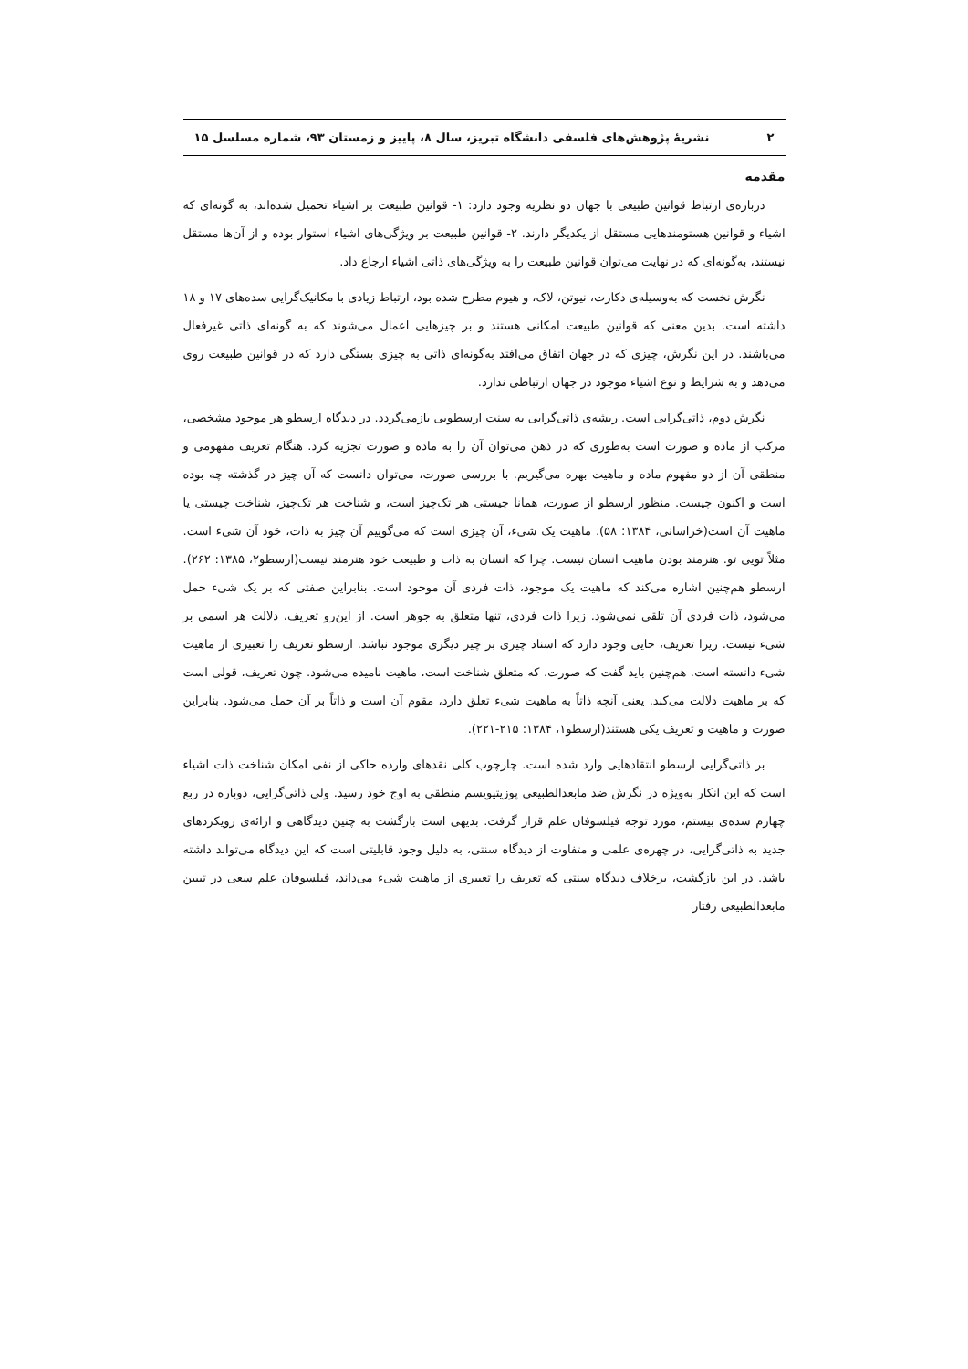۲ نشریهٔ پژوهش‌های فلسفی دانشگاه تبریز، سال ۸، پاییز و زمستان ۹۳، شماره مسلسل ۱۵
مقدمه
درباره‌ی ارتباط قوانین طبیعی با جهان دو نظریه وجود دارد: ۱- قوانین طبیعت بر اشیاء تحمیل شده‌اند، به گونه‌ای که اشیاء و قوانین هستومندهایی مستقل از یکدیگر دارند. ۲- قوانین طبیعت بر ویژگی‌های اشیاء استوار بوده و از آن‌ها مستقل نیستند، به‌گونه‌ای که در نهایت می‌توان قوانین طبیعت را به ویژگی‌های ذاتی اشیاء ارجاع داد.
نگرش نخست که به‌وسیله‌ی دکارت، نیوتن، لاک، و هیوم مطرح شده بود، ارتباط زیادی با مکانیک‌گرایی سده‌های ۱۷ و ۱۸ داشته است. بدین معنی که قوانین طبیعت امکانی هستند و بر چیزهایی اعمال می‌شوند که به گونه‌ای ذاتی غیرفعال می‌باشند. در این نگرش، چیزی که در جهان اتفاق می‌افتد به‌گونه‌ای ذاتی به چیزی بستگی دارد که در قوانین طبیعت روی می‌دهد و به شرایط و نوع اشیاء موجود در جهان ارتباطی ندارد.
نگرش دوم، ذاتی‌گرایی است. ریشه‌ی ذاتی‌گرایی به سنت ارسطویی بازمی‌گردد. در دیدگاه ارسطو هر موجود مشخصی، مرکب از ماده و صورت است به‌طوری که در ذهن می‌توان آن را به ماده و صورت تجزیه کرد. هنگام تعریف مفهومی و منطقی آن از دو مفهوم ماده و ماهیت بهره می‌گیریم. با بررسی صورت، می‌توان دانست که آن چیز در گذشته چه بوده است و اکنون چیست. منظور ارسطو از صورت، همانا چیستی هر تک‌چیز است، و شناخت هر تک‌چیز، شناخت چیستی یا ماهیت آن است(خراسانی، ۱۳۸۴: ۵۸). ماهیت یک شیء، آن چیزی است که می‌گوییم آن چیز به ذات، خود آن شیء است. مثلاً تویی تو. هنرمند بودن ماهیت انسان نیست. چرا که انسان به ذات و طبیعت خود هنرمند نیست(ارسطو۲، ۱۳۸۵: ۲۶۲). ارسطو هم‌چنین اشاره می‌کند که ماهیت یک موجود، ذات فردی آن موجود است. بنابراین صفتی که بر یک شیء حمل می‌شود، ذات فردی آن تلقی نمی‌شود. زیرا ذات فردی، تنها متعلق به جوهر است. از این‌رو تعریف، دلالت هر اسمی بر شیء نیست. زیرا تعریف، جایی وجود دارد که اسناد چیزی بر چیز دیگری موجود نباشد. ارسطو تعریف را تعبیری از ماهیت شیء دانسته است. هم‌چنین باید گفت که صورت، که متعلق شناخت است، ماهیت نامیده می‌شود. چون تعریف، قولی است که بر ماهیت دلالت می‌کند. یعنی آنچه ذاتاً به ماهیت شیء تعلق دارد، مقوم آن است و ذاتاً بر آن حمل می‌شود. بنابراین صورت و ماهیت و تعریف یکی هستند(ارسطو۱، ۱۳۸۴: ۲۱۵-۲۲۱).
بر ذاتی‌گرایی ارسطو انتقادهایی وارد شده است. چارچوب کلی نقدهای وارده حاکی از نفی امکان شناخت ذات اشیاء است که این انکار به‌ویژه در نگرش ضد مابعدالطبیعی پوزیتیویسم منطقی به اوج خود رسید. ولی ذاتی‌گرایی، دوباره در ربع چهارم سده‌ی بیستم، مورد توجه فیلسوفان علم قرار گرفت. بدیهی است بازگشت به چنین دیدگاهی و ارائه‌ی رویکردهای جدید به ذاتی‌گرایی، در چهره‌ی علمی و متفاوت از دیدگاه سنتی، به دلیل وجود قابلیتی است که این دیدگاه می‌تواند داشته باشد. در این بازگشت، برخلاف دیدگاه سنتی که تعریف را تعبیری از ماهیت شیء می‌داند، فیلسوفان علم سعی در تبیین مابعدالطبیعی رفتار